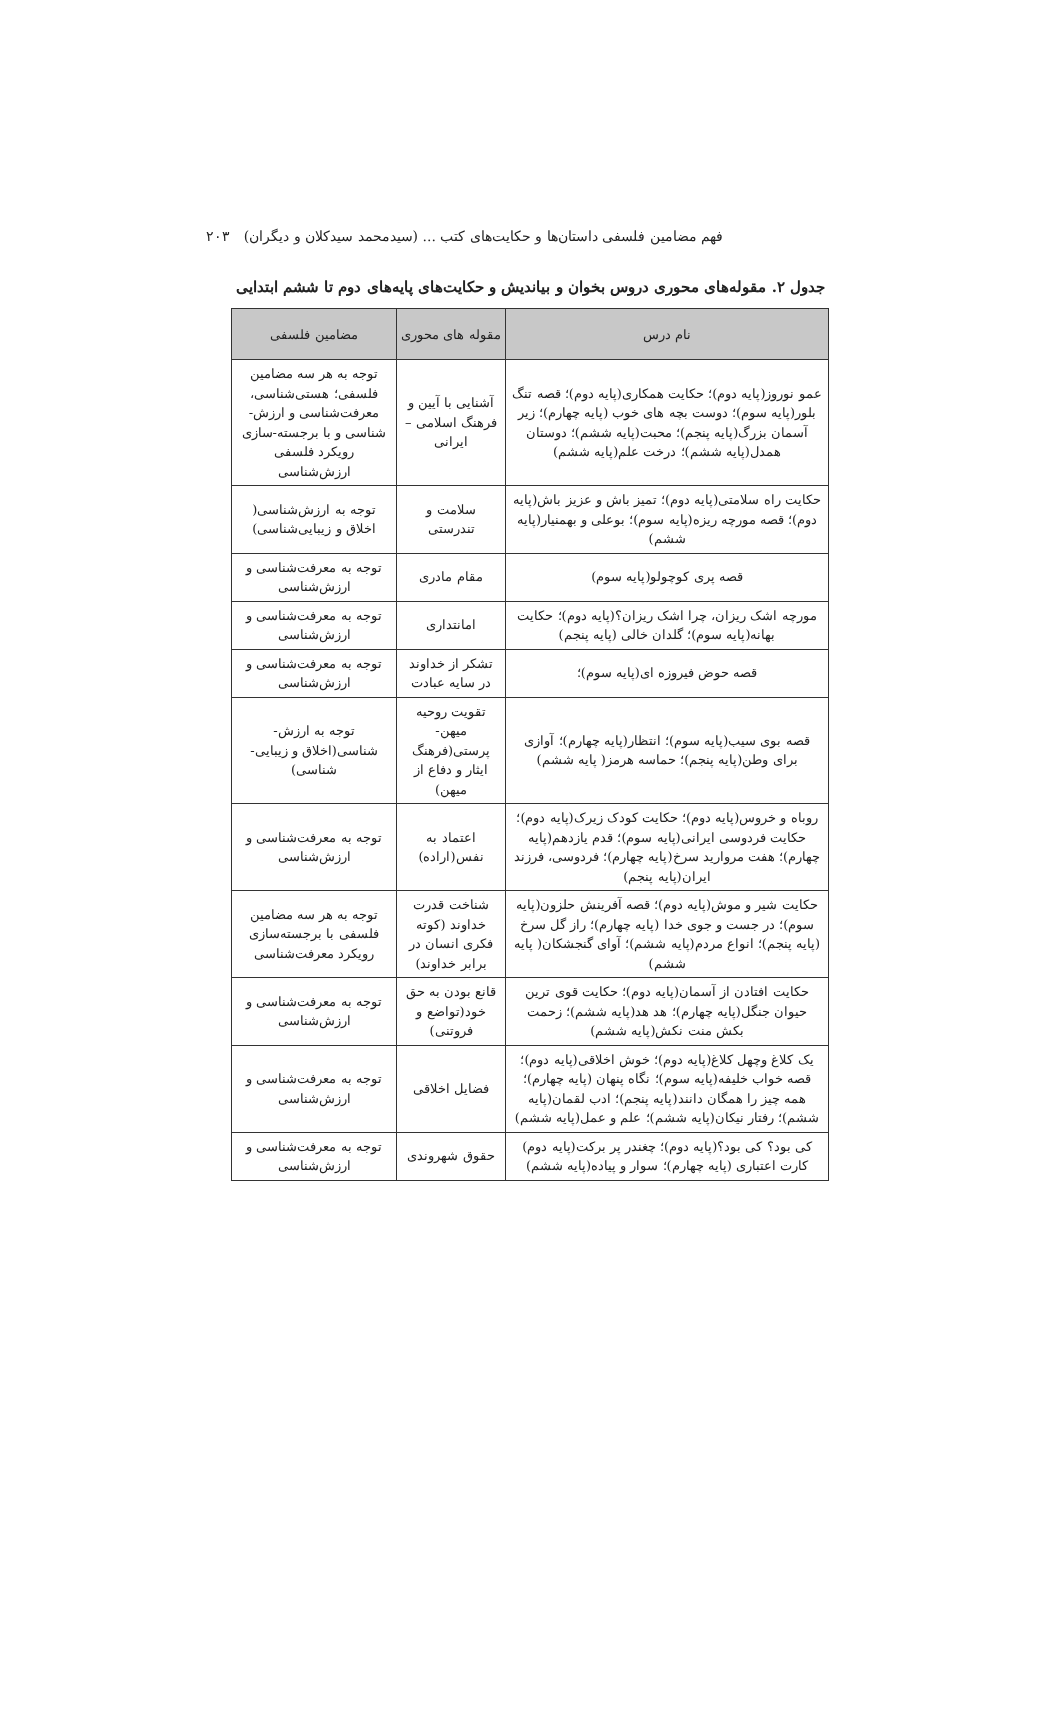فهم مضامین فلسفی داستان‌ها و حکایت‌های کتب ... (سیدمحمد سیدکلان و دیگران) ۲۰۳
جدول ۲. مقوله‌های محوری دروس بخوان و بیاندیش و حکایت‌های پایه‌های دوم تا ششم ابتدایی
| نام درس | مقوله های محوری | مضامین فلسفی |
| --- | --- | --- |
| عمو نوروز(پایه دوم)؛ حکایت همکاری(پایه دوم)؛ قصه تنگ بلور(پایه سوم)؛ دوست بچه های خوب (پایه چهارم)؛ زیر آسمان بزرگ(پایه پنجم)؛ محبت(پایه ششم)؛ دوستان همدل(پایه ششم)؛ درخت علم(پایه ششم) | آشنایی با آیین و فرهنگ اسلامی – ایرانی | توجه به هر سه مضامین فلسفی؛ هستی‌شناسی، معرفت‌شناسی و ارزش-شناسی و با برجسته-سازی رویکرد فلسفی ارزش‌شناسی |
| حکایت راه سلامتی(پایه دوم)؛ تمیز باش و عزیز باش(پایه دوم)؛ قصه مورچه ریزه(پایه سوم)؛ بوعلی و بهمنیار(پایه ششم) | سلامت و تندرستی | توجه به ارزش‌شناسی( اخلاق و زیبایی‌شناسی) |
| قصه پری کوچولو(پایه سوم) | مقام مادری | توجه به معرفت‌شناسی و ارزش‌شناسی |
| مورچه اشک ریزان، چرا اشک ریزان؟(پایه دوم)؛ حکایت بهانه(پایه سوم)؛ گلدان خالی (پایه پنجم) | امانتداری | توجه به معرفت‌شناسی و ارزش‌شناسی |
| قصه حوض فیروزه ای(پایه سوم)؛ | تشکر از خداوند در سایه عبادت | توجه به معرفت‌شناسی و ارزش‌شناسی |
| قصه بوی سیب(پایه سوم)؛ انتظار(پایه چهارم)؛ آوازی برای وطن(پایه پنجم)؛ حماسه هرمز( پایه ششم) | تقویت روحیه میهن-پرستی(فرهنگ ایثار و دفاع از میهن) | توجه به ارزش-شناسی(اخلاق و زیبایی-شناسی) |
| روباه و خروس(پایه دوم)؛ حکایت کودک زیرک(پایه دوم)؛ حکایت فردوسی ایرانی(پایه سوم)؛ قدم یازدهم(پایه چهارم)؛ هفت مروارید سرخ(پایه چهارم)؛ فردوسی، فرزند ایران(پایه پنجم) | اعتماد به نفس(اراده) | توجه به معرفت‌شناسی و ارزش‌شناسی |
| حکایت شیر و موش(پایه دوم)؛ قصه آفرینش حلزون(پایه سوم)؛ در جست و جوی خدا (پایه چهارم)؛ راز گل سرخ (پایه پنجم)؛ انواع مردم(پایه ششم)؛ آوای گنجشکان( پایه ششم) | شناخت قدرت خداوند (کوته فکری انسان در برابر خداوند) | توجه به هر سه مضامین فلسفی با برجسته‌سازی رویکرد معرفت‌شناسی |
| حکایت افتادن از آسمان(پایه دوم)؛ حکایت قوی ترین حیوان جنگل(پایه چهارم)؛ هد هد(پایه ششم)؛ زحمت بکش منت نکش(پایه ششم) | قانع بودن به حق خود(تواضع و فروتنی) | توجه به معرفت‌شناسی و ارزش‌شناسی |
| یک کلاغ وچهل کلاغ(پایه دوم)؛ خوش اخلاقی(پایه دوم)؛ قصه خواب خلیفه(پایه سوم)؛ نگاه پنهان (پایه چهارم)؛ همه چیز را همگان دانند(پایه پنجم)؛ ادب لقمان(پایه ششم)؛ رفتار نیکان(پایه ششم)؛ علم و عمل(پایه ششم) | فضایل اخلاقی | توجه به معرفت‌شناسی و ارزش‌شناسی |
| کی بود؟ کی بود؟(پایه دوم)؛ چغندر پر برکت(پایه دوم) کارت اعتباری (پایه چهارم)؛ سوار و پیاده(پایه ششم) | حقوق شهروندی | توجه به معرفت‌شناسی و ارزش‌شناسی |